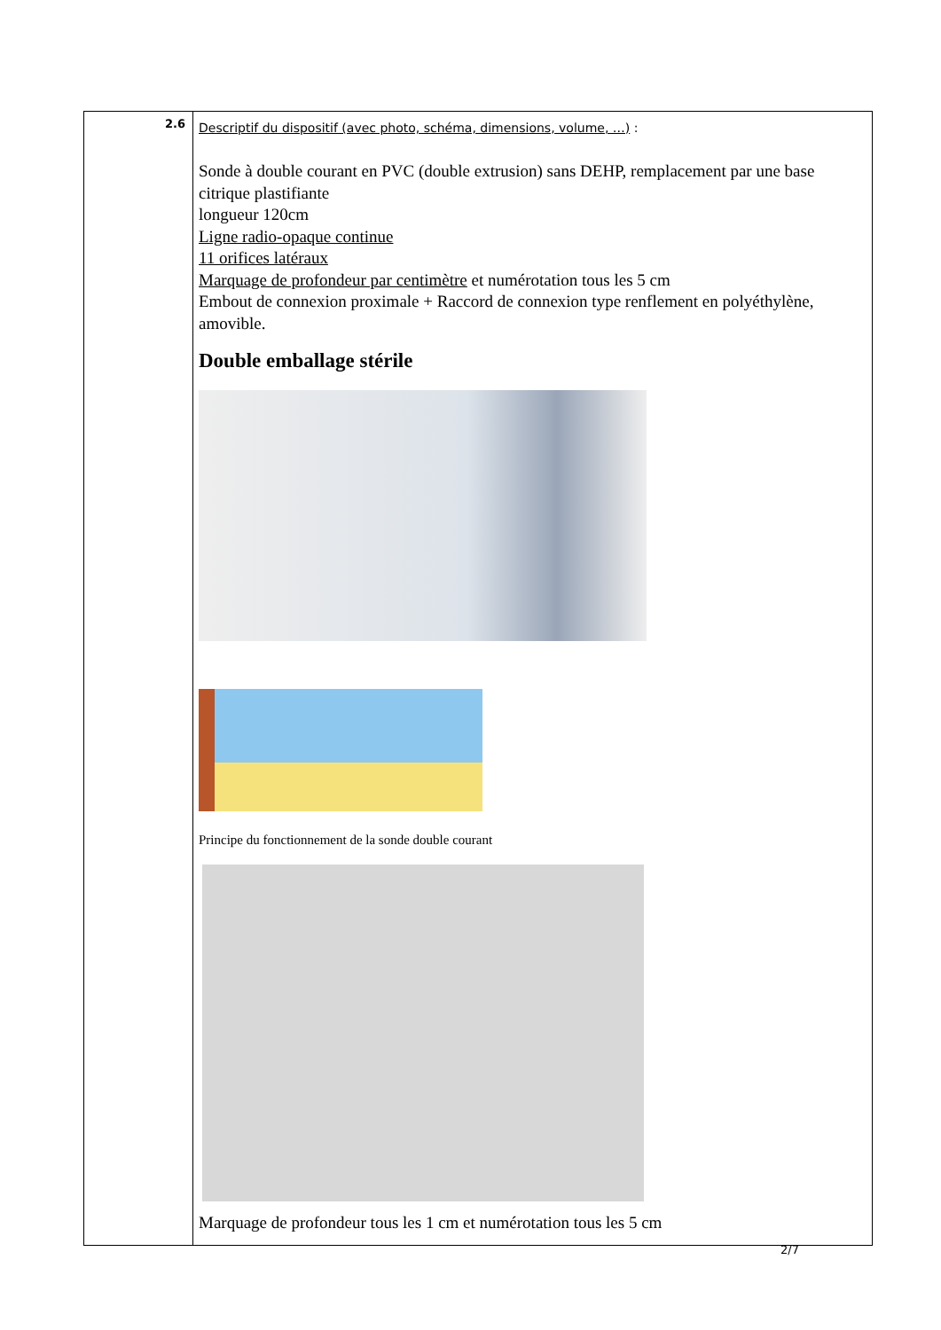| 2.6 | Descriptif du dispositif (avec photo, schéma, dimensions, volume, …) : Sonde à double courant en PVC (double extrusion) sans DEHP, remplacement par une base citrique plastifiante longueur 120cm Ligne radio-opaque continue 11 orifices latéraux Marquage de profondeur par centimètre et numérotation tous les 5 cm Embout de connexion proximale + Raccord de connexion type renflement en polyéthylène, amovible. Double emballage stérile Principe du fonctionnement de la sonde double courant Marquage de profondeur tous les 1 cm et numérotation tous les 5 cm |
2/7